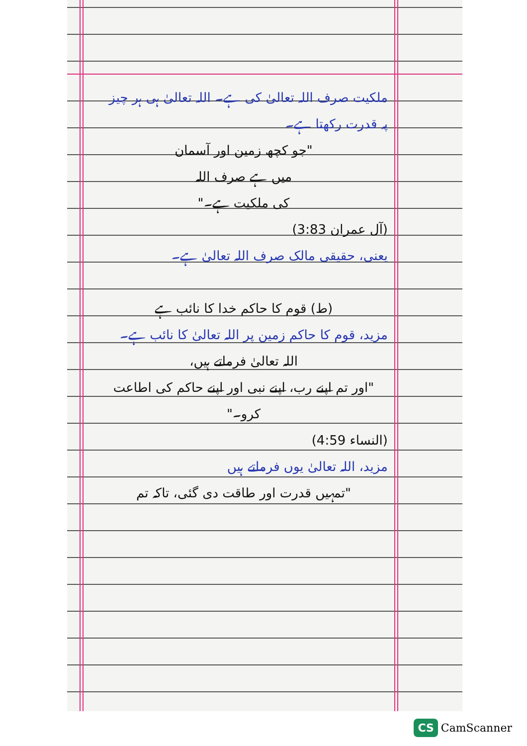ملکیت صرف اللہ تعالیٰ کی ہے۔ اللہ تعالیٰ ہی ہر چیز پہ قدرت رکھتا ہے۔
"جو کچھ زمین اور آسمان
میں ہے صرف اللہ
کی ملکیت ہے۔"
(آل عمران 3:83)
یعنی، حقیقی مالک صرف اللہ تعالیٰ ہے۔
(ط) قوم کا حاکم خدا کا نائب ہے
مزید، قوم کا حاکم زمین پر اللہ تعالیٰ کا نائب ہے۔
اللہ تعالیٰ فرماتے ہیں،
"اور تم اپنے رب، اپنے نبی اور اپنے حاکم کی اطاعت کرو۔"
(النساء 4:59)
مزید، اللہ تعالیٰ یوں فرماتے ہیں
"تمہیں قدرت اور طاقت دی گئی، تاکہ تم
CS CamScanner